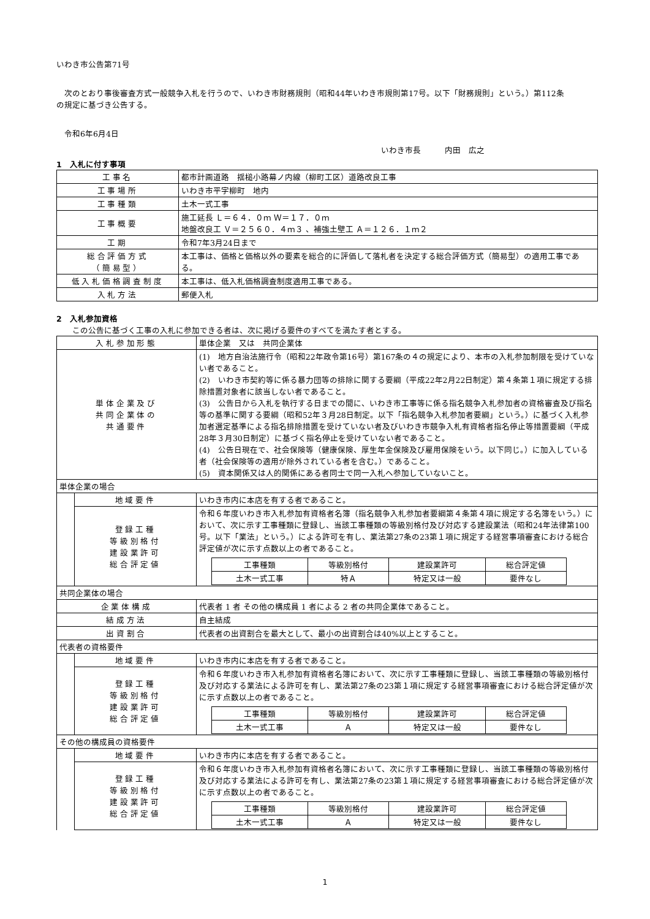いわき市公告第71号
　次のとおり事後審査方式一般競争入札を行うので、いわき市財務規則（昭和44年いわき市規則第17号。以下「財務規則」という。）第112条の規定に基づき公告する。
　令和6年6月4日
いわき市長　　　内田　広之
1　入札に付す事項
| 工事名 | 都市計画道路 揺槌小路幕ノ内線（柳町工区）道路改良工事 |
| 工事場所 | いわき市平字柳町 地内 |
| 工事種類 | 土木一式工事 |
| 工事概要 | 施工延長 Ｌ＝６４．０ｍ Ｗ＝１７．０ｍ 地盤改良工 Ｖ＝２５６０．４ｍ３ 、補強土壁工 Ａ＝１２６．１ｍ２ |
| 工期 | 令和7年3月24日まで |
| 総合評価方式 （簡易型） | 本工事は、価格と価格以外の要素を総合的に評価して落札者を決定する総合評価方式（簡易型）の適用工事である。 |
| 低入札価格調査制度 | 本工事は、低入札価格調査制度適用工事である。 |
| 入札方法 | 郵便入札 |
2　入札参加資格
　　この公告に基づく工事の入札に参加できる者は、次に掲げる要件のすべてを満たす者とする。
| 入札参加形態 | | 単体企業 又は 共同企業体 |
| 単体企業及び 共同企業体の 共通要件 | | (1) 地方自治法施行令（昭和22年政令第16号）第167条の４の規定により、本市の入札参加制限を受けていない者であること。 (2) いわき市契約等に係る暴力団等の排除に関する要綱（平成22年2月22日制定）第４条第１項に規定する排除措置対象者に該当しない者であること。 (3) 公告日から入札を執行する日までの間に、いわき市工事等に係る指名競争入札参加者の資格審査及び指名等の基準に関する要綱（昭和52年３月28日制定。以下「指名競争入札参加者要綱」という。）に基づく入札参加者選定基準による指名排除措置を受けていない者及びいわき市競争入札有資格者指名停止等措置要綱（平成28年３月30日制定）に基づく指名停止を受けていない者であること。 (4) 公告日現在で、社会保険等（健康保険、厚生年金保険及び雇用保険をいう。以下同じ。）に加入している者（社会保険等の適用が除外されている者を含む。）であること。 (5) 資本関係又は人的関係にある者同士で同一入札へ参加していないこと。 |
| 単体企業の場合 | | |
| | 地域要件 | いわき市内に本店を有する者であること。 |
| | 登録工種 等級別格付 建設業許可 総合評定値 | 令和６年度いわき市入札参加有資格者名簿（指名競争入札参加者要綱第４条第４項に規定する名簿をいう。）において、次に示す工事種類に登録し、当該工事種類の等級別格付及び対応する建設業法（昭和24年法律第100号。以下「業法」という。）による許可を有し、業法第27条の23第１項に規定する経営事項審査における総合評定値が次に示す点数以上の者であること。 / 工事種類 / 等級別格付 / 建設業許可 / 総合評定値 / / 土木一式工事 / 特Ａ / 特定又は一般 / 要件なし / |
| 共同企業体の場合 | | |
| 企業体構成 | | 代表者 1 者 その他の構成員 1 者による 2 者の共同企業体であること。 |
| 結成方法 | | 自主結成 |
| 出資割合 | | 代表者の出資割合を最大として、最小の出資割合は40%以上とすること。 |
| 代表者の資格要件 | | |
| | 地域要件 | いわき市内に本店を有する者であること。 |
| | 登録工種 等級別格付 建設業許可 総合評定値 | 令和６年度いわき市入札参加有資格者名簿において、次に示す工事種類に登録し、当該工事種類の等級別格付及び対応する業法による許可を有し、業法第27条の23第１項に規定する経営事項審査における総合評定値が次に示す点数以上の者であること。 / 工事種類 / 等級別格付 / 建設業許可 / 総合評定値 / / 土木一式工事 / Ａ / 特定又は一般 / 要件なし / |
| その他の構成員の資格要件 | | |
| | 地域要件 | いわき市内に本店を有する者であること。 |
| | 登録工種 等級別格付 建設業許可 総合評定値 | 令和６年度いわき市入札参加有資格者名簿において、次に示す工事種類に登録し、当該工事種類の等級別格付及び対応する業法による許可を有し、業法第27条の23第１項に規定する経営事項審査における総合評定値が次に示す点数以上の者であること。 / 工事種類 / 等級別格付 / 建設業許可 / 総合評定値 / / 土木一式工事 / Ａ / 特定又は一般 / 要件なし / |
1